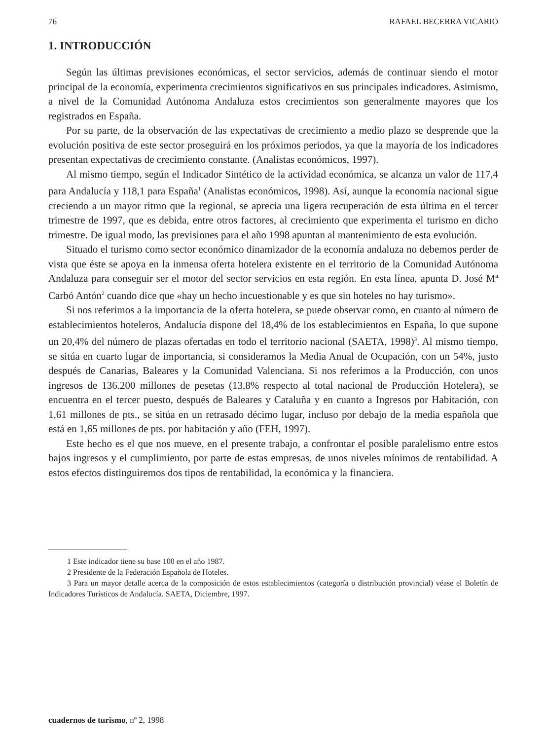76 RAFAEL BECERRA VICARIO
1. INTRODUCCIÓN
Según las últimas previsiones económicas, el sector servicios, además de continuar siendo el motor principal de la economía, experimenta crecimientos significativos en sus principales indicadores. Asimismo, a nivel de la Comunidad Autónoma Andaluza estos crecimientos son generalmente mayores que los registrados en España.
Por su parte, de la observación de las expectativas de crecimiento a medio plazo se desprende que la evolución positiva de este sector proseguirá en los próximos periodos, ya que la mayoría de los indicadores presentan expectativas de crecimiento constante. (Analistas económicos, 1997).
Al mismo tiempo, según el Indicador Sintético de la actividad económica, se alcanza un valor de 117,4 para Andalucía y 118,1 para España<sup>1</sup> (Analistas económicos, 1998). Así, aunque la economía nacional sigue creciendo a un mayor ritmo que la regional, se aprecia una ligera recuperación de esta última en el tercer trimestre de 1997, que es debida, entre otros factores, al crecimiento que experimenta el turismo en dicho trimestre. De igual modo, las previsiones para el año 1998 apuntan al mantenimiento de esta evolución.
Situado el turismo como sector económico dinamizador de la economía andaluza no debemos perder de vista que éste se apoya en la inmensa oferta hotelera existente en el territorio de la Comunidad Autónoma Andaluza para conseguir ser el motor del sector servicios en esta región. En esta línea, apunta D. José Mª Carbó Antón<sup>2</sup> cuando dice que «hay un hecho incuestionable y es que sin hoteles no hay turismo».
Si nos referimos a la importancia de la oferta hotelera, se puede observar como, en cuanto al número de establecimientos hoteleros, Andalucía dispone del 18,4% de los establecimientos en España, lo que supone un 20,4% del número de plazas ofertadas en todo el territorio nacional (SAETA, 1998)<sup>3</sup>. Al mismo tiempo, se sitúa en cuarto lugar de importancia, si consideramos la Media Anual de Ocupación, con un 54%, justo después de Canarias, Baleares y la Comunidad Valenciana. Si nos referimos a la Producción, con unos ingresos de 136.200 millones de pesetas (13,8% respecto al total nacional de Producción Hotelera), se encuentra en el tercer puesto, después de Baleares y Cataluña y en cuanto a Ingresos por Habitación, con 1,61 millones de pts., se sitúa en un retrasado décimo lugar, incluso por debajo de la media española que está en 1,65 millones de pts. por habitación y año (FEH, 1997).
Este hecho es el que nos mueve, en el presente trabajo, a confrontar el posible paralelismo entre estos bajos ingresos y el cumplimiento, por parte de estas empresas, de unos niveles mínimos de rentabilidad. A estos efectos distinguiremos dos tipos de rentabilidad, la económica y la financiera.
1 Este indicador tiene su base 100 en el año 1987.
2 Presidente de la Federación Española de Hoteles.
3 Para un mayor detalle acerca de la composición de estos establecimientos (categoría o distribución provincial) véase el Boletín de Indicadores Turísticos de Andalucía. SAETA, Diciembre, 1997.
cuadernos de turismo, nº 2, 1998